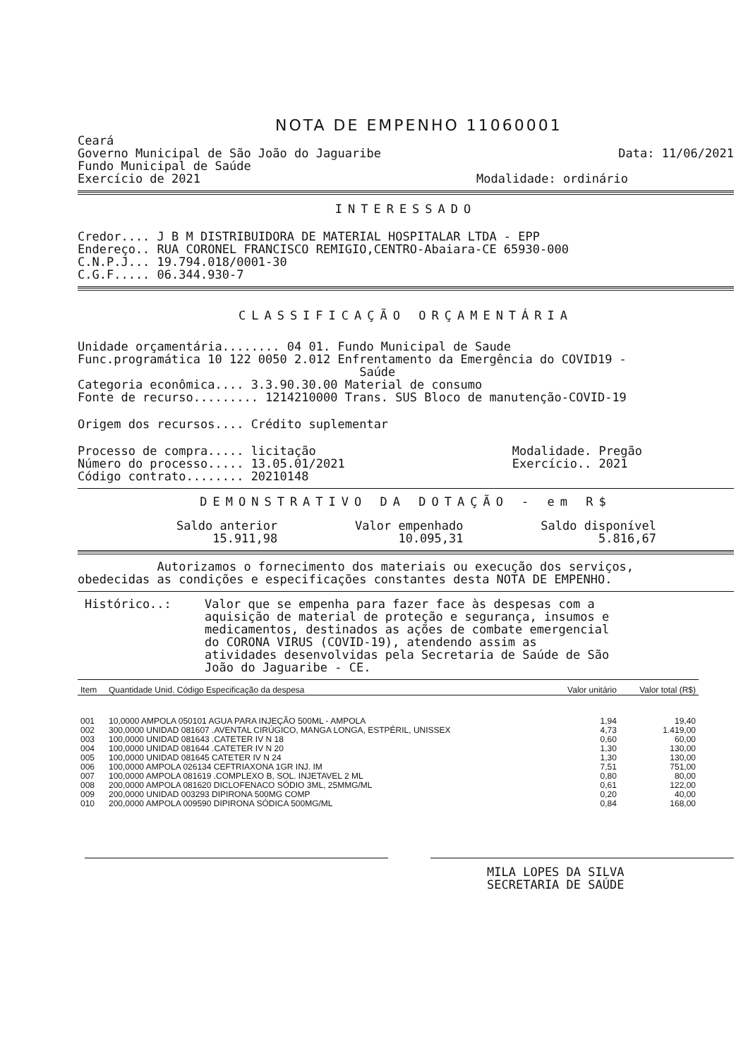NOTA DE EMPENHO 11060001
Ceará
Governo Municipal de São João do Jaguaribe
Data: 11/06/2021
Fundo Municipal de Saúde
Exercício de 2021 Modalidade: ordinário
INTERESSADO
Credor.... J B M DISTRIBUIDORA DE MATERIAL HOSPITALAR LTDA - EPP
Endereço.. RUA CORONEL FRANCISCO REMIGIO,CENTRO-Abaiara-CE 65930-000
C.N.P.J... 19.794.018/0001-30
C.G.F..... 06.344.930-7
CLASSIFICAÇÃO ORÇAMENTÁRIA
Unidade orçamentária........ 04 01. Fundo Municipal de Saude
Func.programática 10 122 0050 2.012 Enfrentamento da Emergência do COVID19 -
Saúde
Categoria econômica.... 3.3.90.30.00 Material de consumo
Fonte de recurso......... 1214210000 Trans. SUS Bloco de manutenção-COVID-19
Origem dos recursos.... Crédito suplementar
Processo de compra..... licitação
Número do processo..... 13.05.01/2021
Código contrato........ 20210148
Modalidade. Pregão
Exercício.. 2021
DEMONSTRATIVO DA DOTAÇÃO - em R$
Saldo anterior
15.911,98
Valor empenhado
10.095,31
Saldo disponível
5.816,67
Autorizamos o fornecimento dos materiais ou execução dos serviços,
obedecidas as condições e especificações constantes desta NOTA DE EMPENHO.
Histórico..: Valor que se empenha para fazer face às despesas com a aquisição de material de proteção e segurança, insumos e medicamentos, destinados as ações de combate emergencial do CORONA VIRUS (COVID-19), atendendo assim as atividades desenvolvidas pela Secretaria de Saúde de São João do Jaguaribe - CE.
| Item | Quantidade Unid. Código Especificação da despesa | Valor unitário | Valor total (R$) |
| --- | --- | --- | --- |
| 001 | 10,0000 AMPOLA 050101 AGUA PARA INJEÇÃO 500ML - AMPOLA | 1,94 | 19,40 |
| 002 | 300,0000 UNIDAD 081607 .AVENTAL CIRÚGICO, MANGA LONGA, ESTPÉRIL, UNISSEX | 4,73 | 1.419,00 |
| 003 | 100,0000 UNIDAD 081643 .CATETER IV N 18 | 0,60 | 60,00 |
| 004 | 100,0000 UNIDAD 081644 .CATETER IV N 20 | 1,30 | 130,00 |
| 005 | 100,0000 UNIDAD 081645 CATETER IV N 24 | 1,30 | 130,00 |
| 006 | 100,0000 AMPOLA 026134 CEFTRIAXONA 1GR INJ. IM | 7,51 | 751,00 |
| 007 | 100,0000 AMPOLA 081619 .COMPLEXO B, SOL. INJETAVEL 2 ML | 0,80 | 80,00 |
| 008 | 200,0000 AMPOLA 081620 DICLOFENACO SÓDIO 3ML, 25MMG/ML | 0,61 | 122,00 |
| 009 | 200,0000 UNIDAD 003293 DIPIRONA 500MG COMP | 0,20 | 40,00 |
| 010 | 200,0000 AMPOLA 009590 DIPIRONA SÓDICA 500MG/ML | 0,84 | 168,00 |
MILA LOPES DA SILVA
SECRETARIA DE SAÚDE